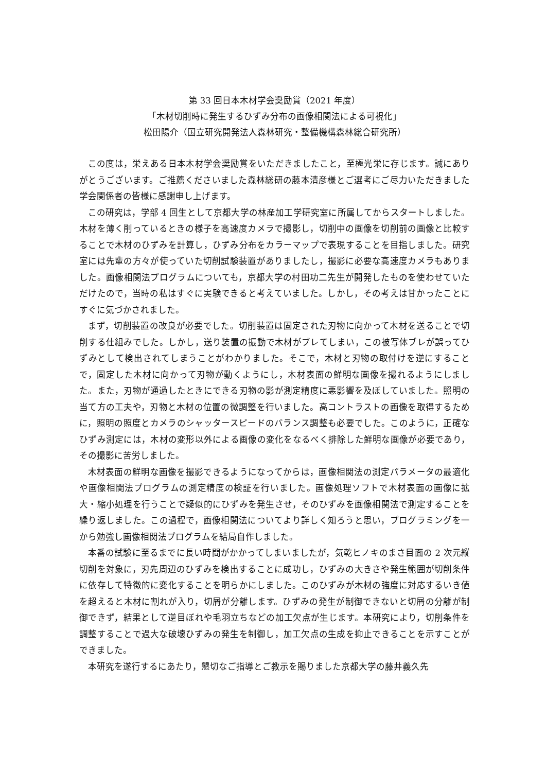第 33 回日本木材学会奨励賞（2021 年度）
「木材切削時に発生するひずみ分布の画像相関法による可視化」
松田陽介（国立研究開発法人森林研究・整備機構森林総合研究所）
この度は，栄えある日本木材学会奨励賞をいただきましたこと，至極光栄に存じます。誠にありがとうございます。ご推薦くださいました森林総研の藤本清彦様とご選考にご尽力いただきました学会関係者の皆様に感謝申し上げます。
この研究は，学部 4 回生として京都大学の林産加工学研究室に所属してからスタートしました。木材を薄く削っているときの様子を高速度カメラで撮影し，切削中の画像を切削前の画像と比較することで木材のひずみを計算し，ひずみ分布をカラーマップで表現することを目指しました。研究室には先輩の方々が使っていた切削試験装置がありましたし，撮影に必要な高速度カメラもありました。画像相関法プログラムについても，京都大学の村田功二先生が開発したものを使わせていただけたので，当時の私はすぐに実験できると考えていました。しかし，その考えは甘かったことにすぐに気づかされました。
まず，切削装置の改良が必要でした。切削装置は固定された刃物に向かって木材を送ることで切削する仕組みでした。しかし，送り装置の振動で木材がブレてしまい，この被写体ブレが誤ってひずみとして検出されてしまうことがわかりました。そこで，木材と刃物の取付けを逆にすることで，固定した木材に向かって刃物が動くようにし，木材表面の鮮明な画像を撮れるようにしました。また，刃物が通過したときにできる刃物の影が測定精度に悪影響を及ぼしていました。照明の当て方の工夫や，刃物と木材の位置の微調整を行いました。高コントラストの画像を取得するために，照明の照度とカメラのシャッタースピードのバランス調整も必要でした。このように，正確なひずみ測定には，木材の変形以外による画像の変化をなるべく排除した鮮明な画像が必要であり，その撮影に苦労しました。
木材表面の鮮明な画像を撮影できるようになってからは，画像相関法の測定パラメータの最適化や画像相関法プログラムの測定精度の検証を行いました。画像処理ソフトで木材表面の画像に拡大・縮小処理を行うことで疑似的にひずみを発生させ，そのひずみを画像相関法で測定することを繰り返しました。この過程で，画像相関法についてより詳しく知ろうと思い，プログラミングを一から勉強し画像相関法プログラムを結局自作しました。
本番の試験に至るまでに長い時間がかかってしまいましたが，気乾ヒノキのまさ目面の 2 次元縦切削を対象に，刃先周辺のひずみを検出することに成功し，ひずみの大きさや発生範囲が切削条件に依存して特徴的に変化することを明らかにしました。このひずみが木材の強度に対応するいき値を超えると木材に割れが入り，切屑が分離します。ひずみの発生が制御できないと切屑の分離が制御できず，結果として逆目ぼれや毛羽立ちなどの加工欠点が生じます。本研究により，切削条件を調整することで過大な破壊ひずみの発生を制御し，加工欠点の生成を抑止できることを示すことができました。
本研究を遂行するにあたり，懇切なご指導とご教示を賜りました京都大学の藤井義久先